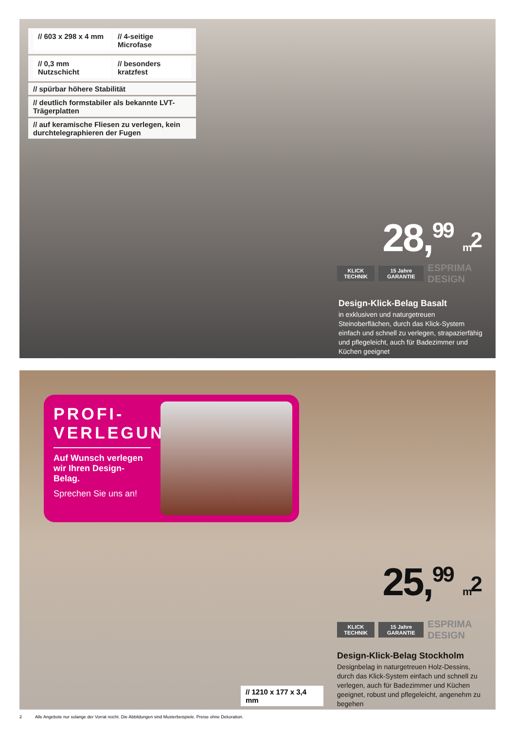// 603 x 298 x 4 mm // 4-seitige Microfase
// 0,3 mm Nutzschicht // besonders kratzfest
// spürbar höhere Stabilität
// deutlich formstabiler als bekannte LVT-Trägerplatten
// auf keramische Fliesen zu verlegen, kein durchtelegraphieren der Fugen
28,<sup>99</sup> m<sup>2</sup>
KLICK TECHNIK 15 Jahre GARANTIE
ESPRIMA DESIGN
Design-Klick-Belag Basalt
in exklusiven und naturgetreuen Steinoberflächen, durch das Klick-System einfach und schnell zu verlegen, strapazierfähig und pflegeleicht, auch für Badezimmer und Küchen geeignet
PROFI-
VERLEGUNG
Auf Wunsch verlegen wir Ihren Design-Belag.
Sprechen Sie uns an!
25,<sup>99</sup> m<sup>2</sup>
KLICK TECHNIK 15 Jahre GARANTIE
ESPRIMA DESIGN
Design-Klick-Belag Stockholm
Designbelag in naturgetreuen Holz-Dessins, durch das Klick-System einfach und schnell zu verlegen, auch für Badezimmer und Küchen geeignet, robust und pflegeleicht, angenehm zu begehen
// 1210 x 177 x 3,4 mm
2 Alle Angebote nur solange der Vorrat reicht. Die Abbildungen sind Musterbeispiele. Preise ohne Dekoration.